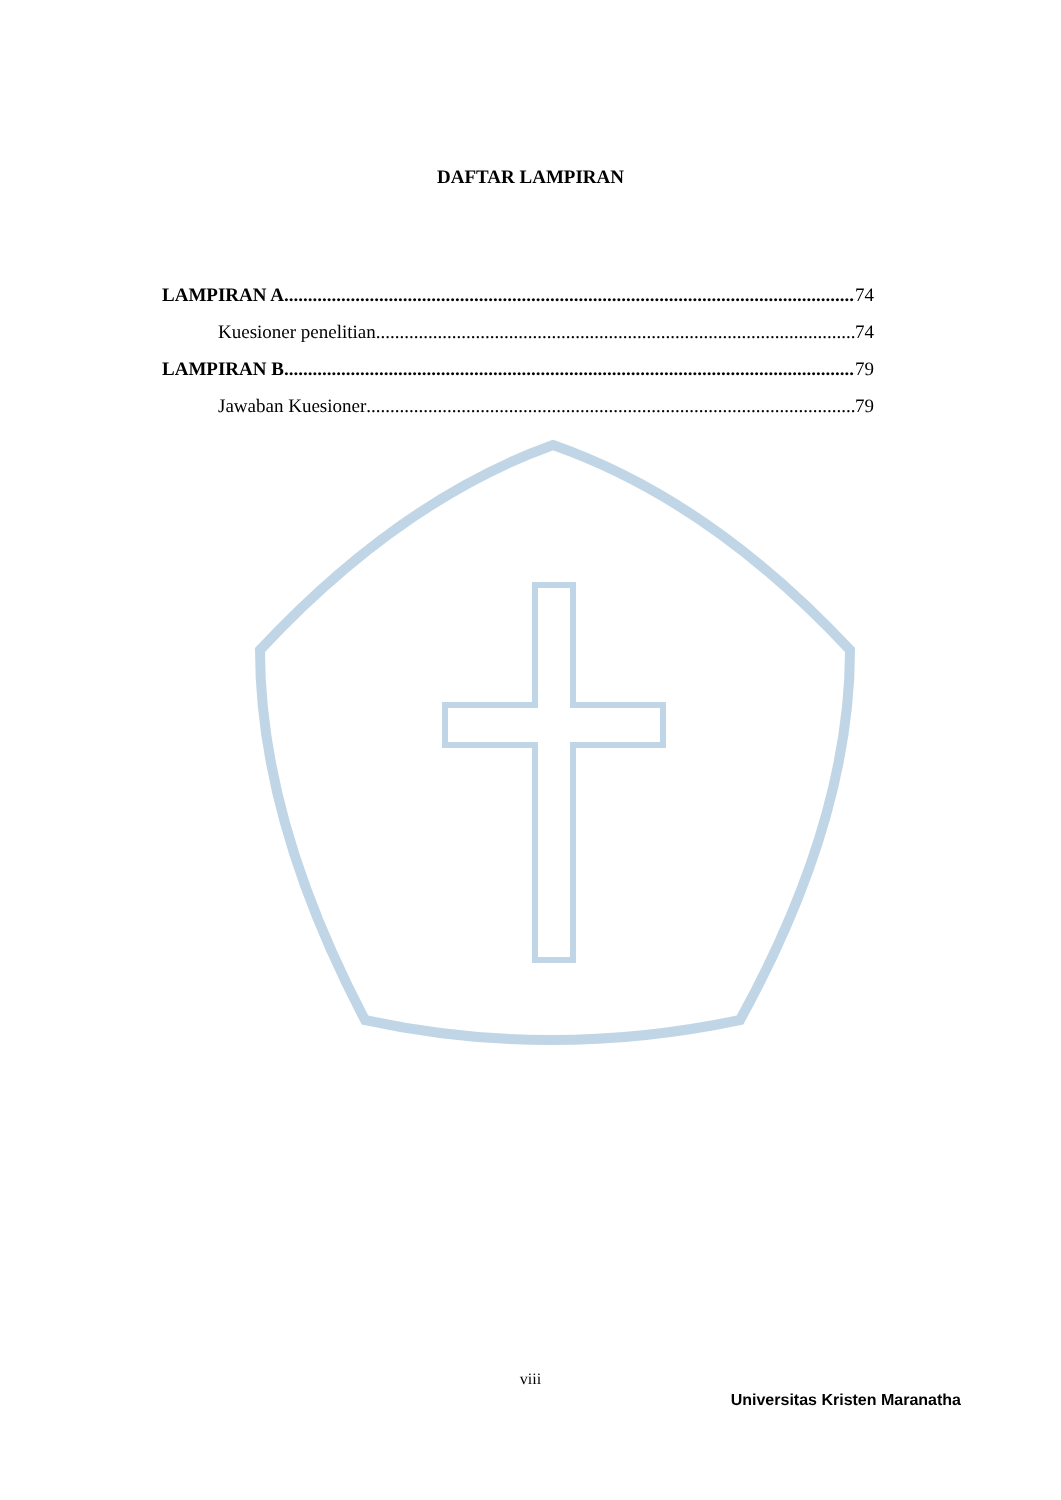DAFTAR LAMPIRAN
LAMPIRAN A 74
Kuesioner penelitian 74
LAMPIRAN B 79
Jawaban Kuesioner 79
viii
Universitas Kristen Maranatha